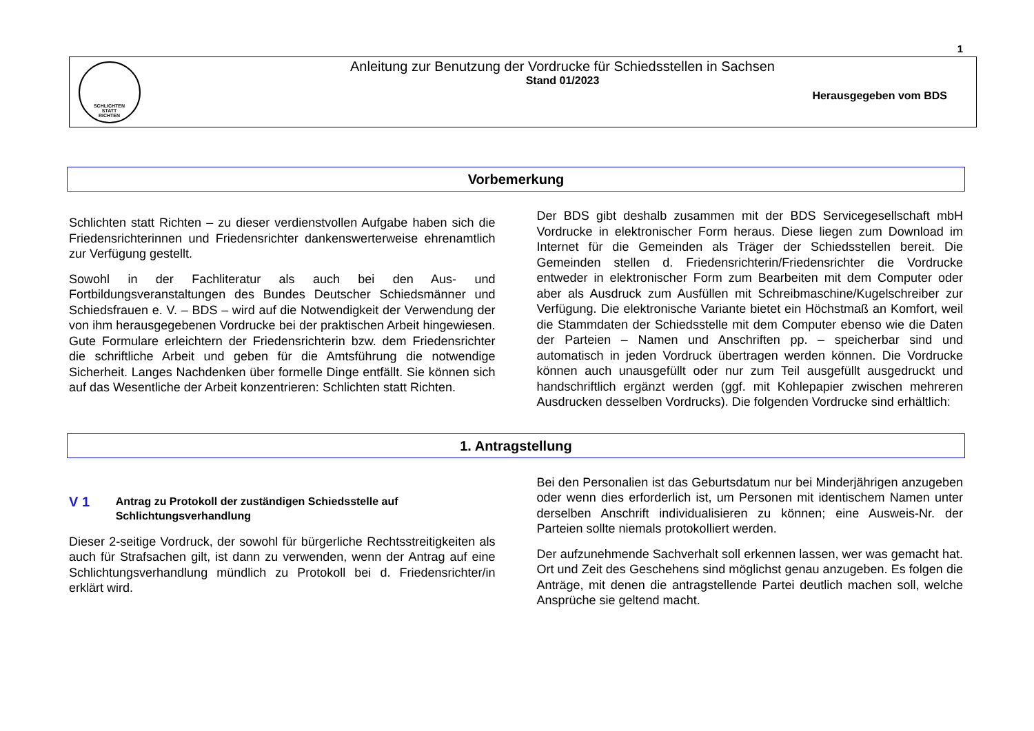1
SCHLICHTEN
STATT
RICHTEN
Anleitung zur Benutzung der Vordrucke für Schiedsstellen in Sachsen
Stand 01/2023
Herausgegeben vom BDS
Vorbemerkung
Schlichten statt Richten – zu dieser verdienstvollen Aufgabe haben sich die Friedensrichterinnen und Friedensrichter dankenswerterweise ehrenamtlich zur Verfügung gestellt.
Sowohl in der Fachliteratur als auch bei den Aus- und Fortbildungsveranstaltungen des Bundes Deutscher Schiedsmänner und Schiedsfrauen e. V. – BDS – wird auf die Notwendigkeit der Verwendung der von ihm herausgegebenen Vordrucke bei der praktischen Arbeit hingewiesen. Gute Formulare erleichtern der Friedensrichterin bzw. dem Friedensrichter die schriftliche Arbeit und geben für die Amtsführung die notwendige Sicherheit. Langes Nachdenken über formelle Dinge entfällt. Sie können sich auf das Wesentliche der Arbeit konzentrieren: Schlichten statt Richten.
Der BDS gibt deshalb zusammen mit der BDS Servicegesellschaft mbH Vordrucke in elektronischer Form heraus. Diese liegen zum Download im Internet für die Gemeinden als Träger der Schiedsstellen bereit. Die Gemeinden stellen d. Friedensrichterin/Friedensrichter die Vordrucke entweder in elektronischer Form zum Bearbeiten mit dem Computer oder aber als Ausdruck zum Ausfüllen mit Schreibmaschine/Kugelschreiber zur Verfügung. Die elektronische Variante bietet ein Höchstmaß an Komfort, weil die Stammdaten der Schiedsstelle mit dem Computer ebenso wie die Daten der Parteien – Namen und Anschriften pp. – speicherbar sind und automatisch in jeden Vordruck übertragen werden können. Die Vordrucke können auch unausgefüllt oder nur zum Teil ausgefüllt ausgedruckt und handschriftlich ergänzt werden (ggf. mit Kohlepapier zwischen mehreren Ausdrucken desselben Vordrucks). Die folgenden Vordrucke sind erhältlich:
1. Antragstellung
V 1
Antrag zu Protokoll der zuständigen Schiedsstelle auf Schlichtungsverhandlung
Dieser 2-seitige Vordruck, der sowohl für bürgerliche Rechtsstreitigkeiten als auch für Strafsachen gilt, ist dann zu verwenden, wenn der Antrag auf eine Schlichtungsverhandlung mündlich zu Protokoll bei d. Friedensrichter/in erklärt wird.
Bei den Personalien ist das Geburtsdatum nur bei Minderjährigen anzugeben oder wenn dies erforderlich ist, um Personen mit identischem Namen unter derselben Anschrift individualisieren zu können; eine Ausweis-Nr. der Parteien sollte niemals protokolliert werden.
Der aufzunehmende Sachverhalt soll erkennen lassen, wer was gemacht hat. Ort und Zeit des Geschehens sind möglichst genau anzugeben. Es folgen die Anträge, mit denen die antragstellende Partei deutlich machen soll, welche Ansprüche sie geltend macht.